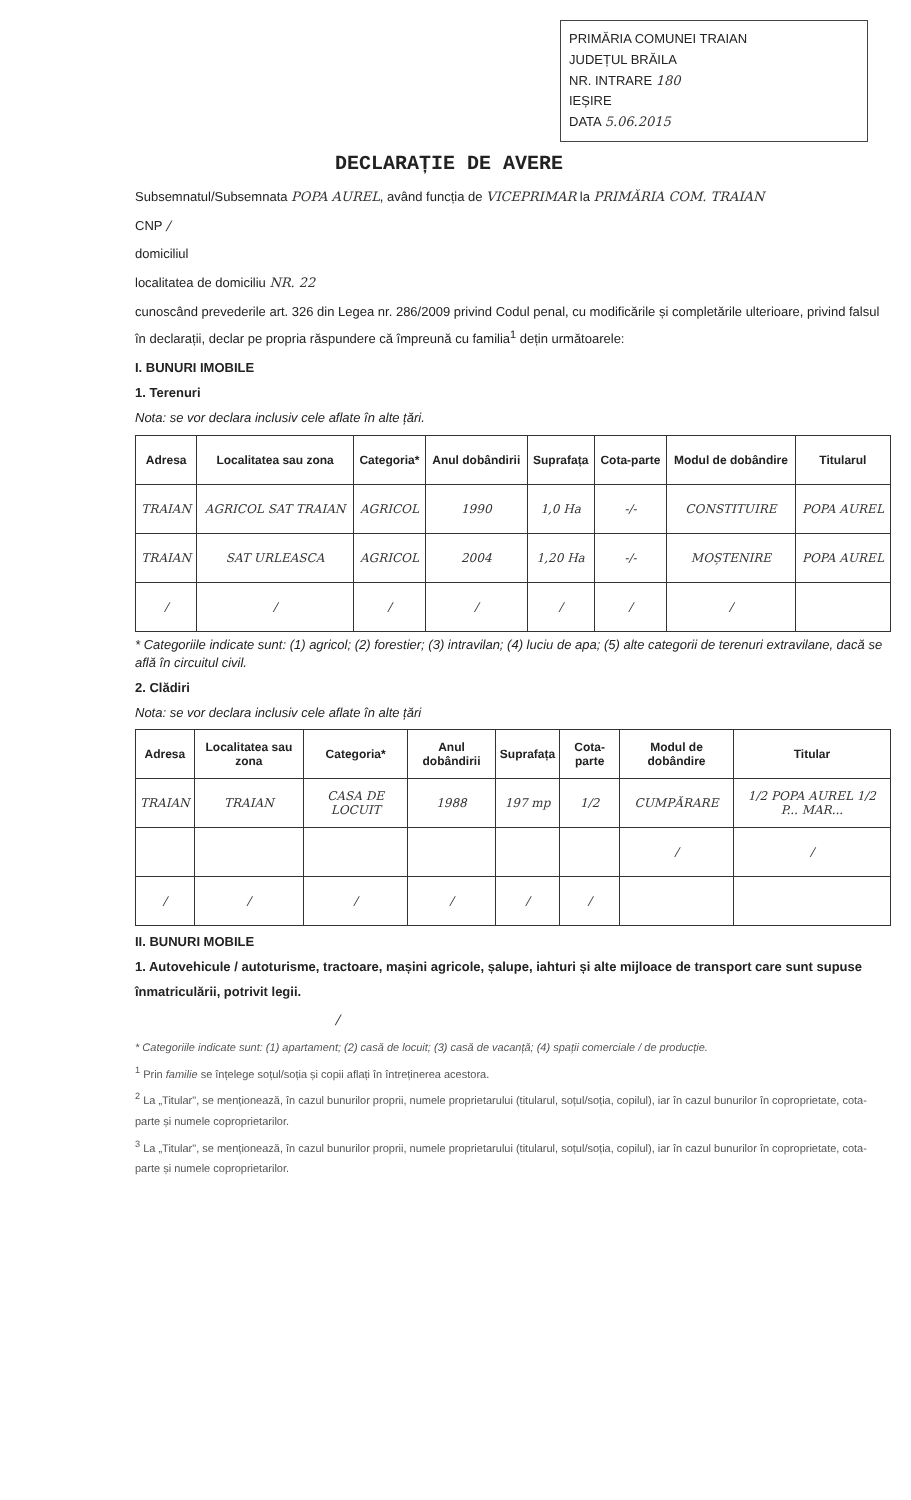PRIMĂRIA COMUNEI TRAIAN
JUDEȚUL BRĂILA
NR. INTRARE 180
IEȘIRE
DATA 5.06.2015
DECLARAȚIE DE AVERE
Subsemnatul/Subsemnata POPA AUREL, având funcția de VICEPRIMAR la PRIMĂRIA COM. TRAIAN
CNP /
domiciliul
localitatea de domiciliu NR. 22
cunoscând prevederile art. 326 din Legea nr. 286/2009 privind Codul penal, cu modificările și completările ulterioare, privind falsul în declarații, declar pe propria răspundere că împreună cu familia<sup>1</sup> dețin următoarele:
I. BUNURI IMOBILE
1. Terenuri
Nota: se vor declara inclusiv cele aflate în alte țări.
| Adresa | Localitatea sau zona | Categoria* | Anul dobândirii | Suprafața | Cota-parte | Modul de dobândire | Titularul |
| --- | --- | --- | --- | --- | --- | --- | --- |
| TRAIAN | AGRICOL SAT TRAIAN | AGRICOL | 1990 | 1,0 Ha | -/- | CONSTITUIRE | POPA AUREL |
| TRAIAN | SAT URLEASCA | AGRICOL | 2004 | 1,20 Ha | -/- | MOȘTENIRE | POPA AUREL |
| / | / | / | / | / | / | / | |
* Categoriile indicate sunt: (1) agricol; (2) forestier; (3) intravilan; (4) luciu de apa; (5) alte categorii de terenuri extravilane, dacă se află în circuitul civil.
2. Clădiri
Nota: se vor declara inclusiv cele aflate în alte țări
| Adresa | Localitatea sau zona | Categoria* | Anul dobândirii | Suprafața | Cota-parte | Modul de dobândire | Titular |
| --- | --- | --- | --- | --- | --- | --- | --- |
| TRAIAN | TRAIAN | CASA DE LOCUIT | 1988 | 197 mp | 1/2 | CUMPĂRARE | 1/2 POPA AUREL 1/2 P... MAR... |
| | | | | | | / | / |
| / | / | / | / | / | / | | |
II. BUNURI MOBILE
1. Autovehicule / autoturisme, tractoare, mașini agricole, șalupe, iahturi și alte mijloace de transport care sunt supuse înmatriculării, potrivit legii.
/
* Categoriile indicate sunt: (1) apartament; (2) casă de locuit; (3) casă de vacanță; (4) spații comerciale / de producție.
<sup>1</sup> Prin familie se înțelege soțul/soția și copii aflați în întreținerea acestora.
<sup>2</sup> La „Titular", se menționează, în cazul bunurilor proprii, numele proprietarului (titularul, soțul/soția, copilul), iar în cazul bunurilor în coproprietate, cota-parte și numele coproprietarilor.
<sup>3</sup> La „Titular", se menționează, în cazul bunurilor proprii, numele proprietarului (titularul, soțul/soția, copilul), iar în cazul bunurilor în coproprietate, cota-parte și numele coproprietarilor.